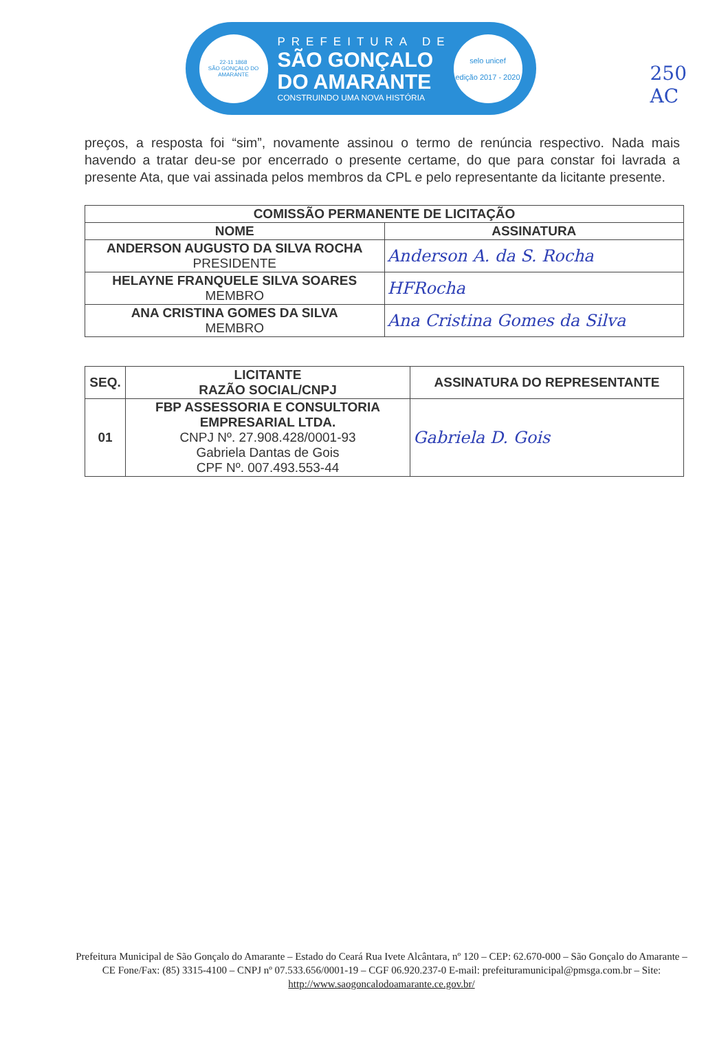22-11 1868
SÃO GONÇALO DO AMARANTE
PREFEITURA DE
SÃO GONÇALO
DO AMARANTE
CONSTRUINDO UMA NOVA HISTÓRIA
selo unicef
edição 2017 - 2020
250
AC
preços, a resposta foi “sim”, novamente assinou o termo de renúncia respectivo. Nada mais havendo a tratar deu-se por encerrado o presente certame, do que para constar foi lavrada a presente Ata, que vai assinada pelos membros da CPL e pelo representante da licitante presente.
| COMISSÃO PERMANENTE DE LICITAÇÃO | |
| --- | --- |
| NOME | ASSINATURA |
| ANDERSON AUGUSTO DA SILVA ROCHA PRESIDENTE | Anderson A. da S. Rocha |
| HELAYNE FRANQUELE SILVA SOARES MEMBRO | HFRocha |
| ANA CRISTINA GOMES DA SILVA MEMBRO | Ana Cristina Gomes da Silva |
| SEQ. | LICITANTE RAZÃO SOCIAL/CNPJ | ASSINATURA DO REPRESENTANTE |
| --- | --- | --- |
| 01 | FBP ASSESSORIA E CONSULTORIA EMPRESARIAL LTDA. CNPJ Nº. 27.908.428/0001-93 Gabriela Dantas de Gois CPF Nº. 007.493.553-44 | Gabriela D. Gois |
Prefeitura Municipal de São Gonçalo do Amarante – Estado do Ceará Rua Ivete Alcântara, nº 120 – CEP: 62.670-000 – São Gonçalo do Amarante – CE Fone/Fax: (85) 3315-4100 – CNPJ nº 07.533.656/0001-19 – CGF 06.920.237-0 E-mail: prefeituramunicipal@pmsga.com.br – Site: http://www.saogoncalodoamarante.ce.gov.br/